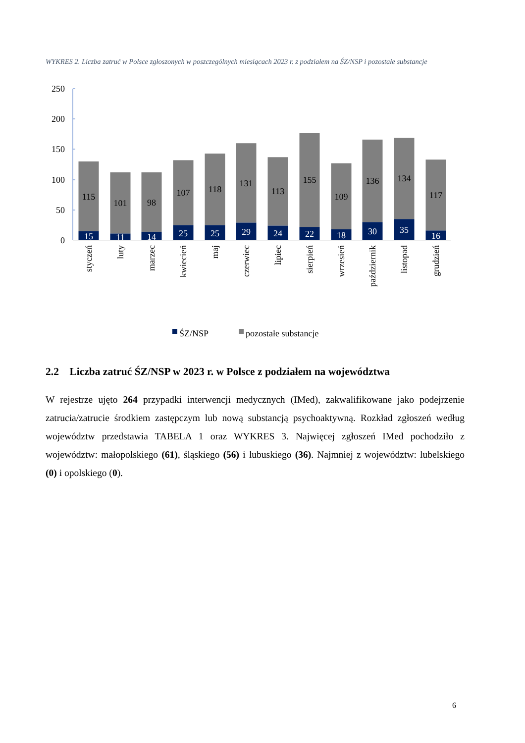WYKRES 2. Liczba zatruć w Polsce zgłoszonych w poszczególnych miesiącach 2023 r. z podziałem na ŚZ/NSP i pozostałe substancje
250
200
150
100
50
0
115
101
98
107
118
131
113
155
109
136
134
117
15
11
14
25
25
29
24
22
18
30
35
16
styczeń
luty
marzec
kwiecień
maj
czerwiec
lipiec
sierpień
wrzesień
październik
listopad
grudzień
ŚZ/NSP
pozostałe substancje
2.2 Liczba zatruć ŚZ/NSP w 2023 r. w Polsce z podziałem na województwa
W rejestrze ujęto 264 przypadki interwencji medycznych (IMed), zakwalifikowane jako podejrzenie zatrucia/zatrucie środkiem zastępczym lub nową substancją psychoaktywną. Rozkład zgłoszeń według województw przedstawia TABELA 1 oraz WYKRES 3. Najwięcej zgłoszeń IMed pochodziło z województw: małopolskiego (61), śląskiego (56) i lubuskiego (36). Najmniej z województw: lubelskiego (0) i opolskiego (0).
6